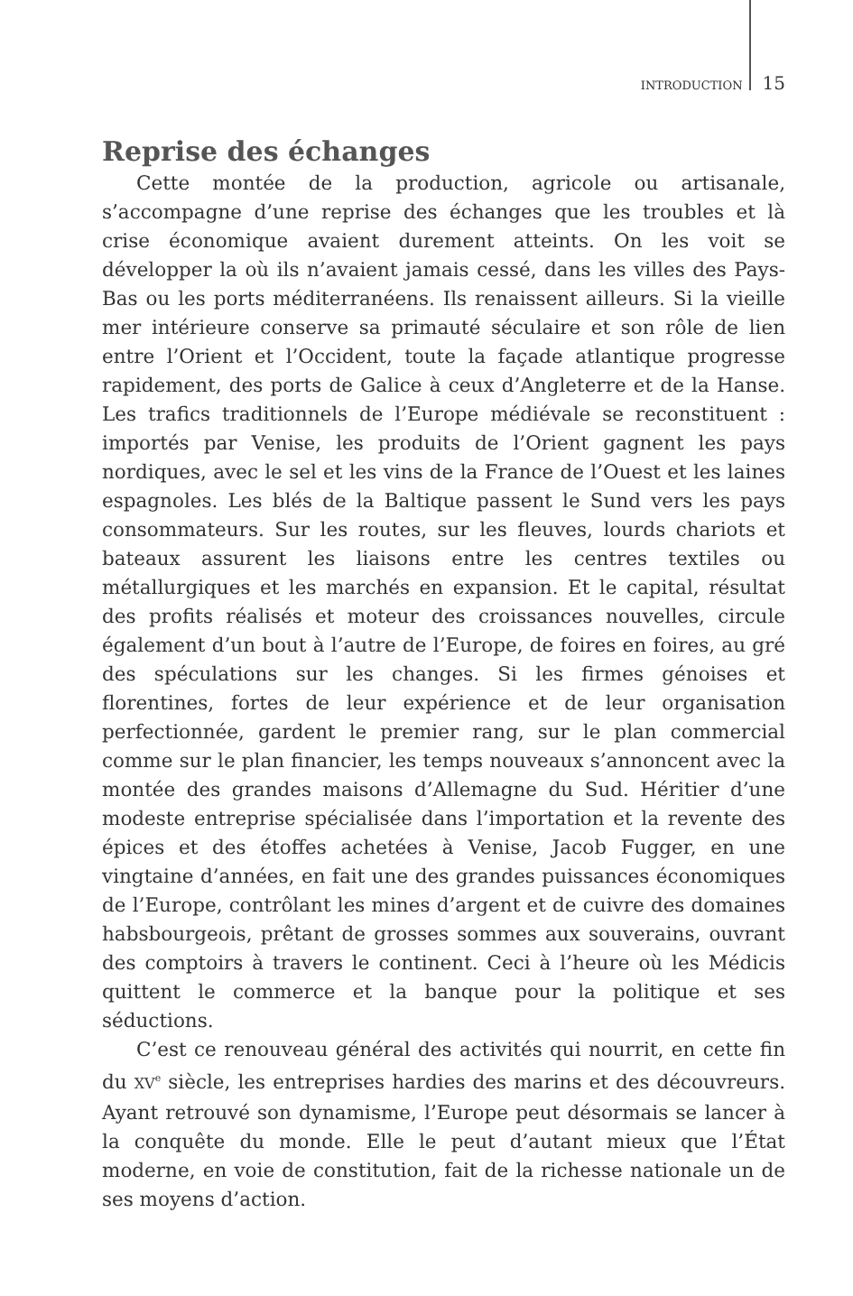INTRODUCTION 15
Reprise des échanges
Cette montée de la production, agricole ou artisanale, s’accompagne d’une reprise des échanges que les troubles et là crise économique avaient durement atteints. On les voit se développer la où ils n’avaient jamais cessé, dans les villes des Pays-Bas ou les ports méditerranéens. Ils renaissent ailleurs. Si la vieille mer intérieure conserve sa primauté séculaire et son rôle de lien entre l’Orient et l’Occident, toute la façade atlantique progresse rapidement, des ports de Galice à ceux d’Angleterre et de la Hanse. Les trafics traditionnels de l’Europe médiévale se reconstituent : importés par Venise, les produits de l’Orient gagnent les pays nordiques, avec le sel et les vins de la France de l’Ouest et les laines espagnoles. Les blés de la Baltique passent le Sund vers les pays consommateurs. Sur les routes, sur les fleuves, lourds chariots et bateaux assurent les liaisons entre les centres textiles ou métallurgiques et les marchés en expansion. Et le capital, résultat des profits réalisés et moteur des croissances nouvelles, circule également d’un bout à l’autre de l’Europe, de foires en foires, au gré des spéculations sur les changes. Si les firmes génoises et florentines, fortes de leur expérience et de leur organisation perfectionnée, gardent le premier rang, sur le plan commercial comme sur le plan financier, les temps nouveaux s’annoncent avec la montée des grandes maisons d’Allemagne du Sud. Héritier d’une modeste entreprise spécialisée dans l’importation et la revente des épices et des étoffes achetées à Venise, Jacob Fugger, en une vingtaine d’années, en fait une des grandes puissances économiques de l’Europe, contrôlant les mines d’argent et de cuivre des domaines habsbourgeois, prêtant de grosses sommes aux souverains, ouvrant des comptoirs à travers le continent. Ceci à l’heure où les Médicis quittent le commerce et la banque pour la politique et ses séductions.
C’est ce renouveau général des activités qui nourrit, en cette fin du XV<sup>e</sup> siècle, les entreprises hardies des marins et des découvreurs. Ayant retrouvé son dynamisme, l’Europe peut désormais se lancer à la conquête du monde. Elle le peut d’autant mieux que l’État moderne, en voie de constitution, fait de la richesse nationale un de ses moyens d’action.